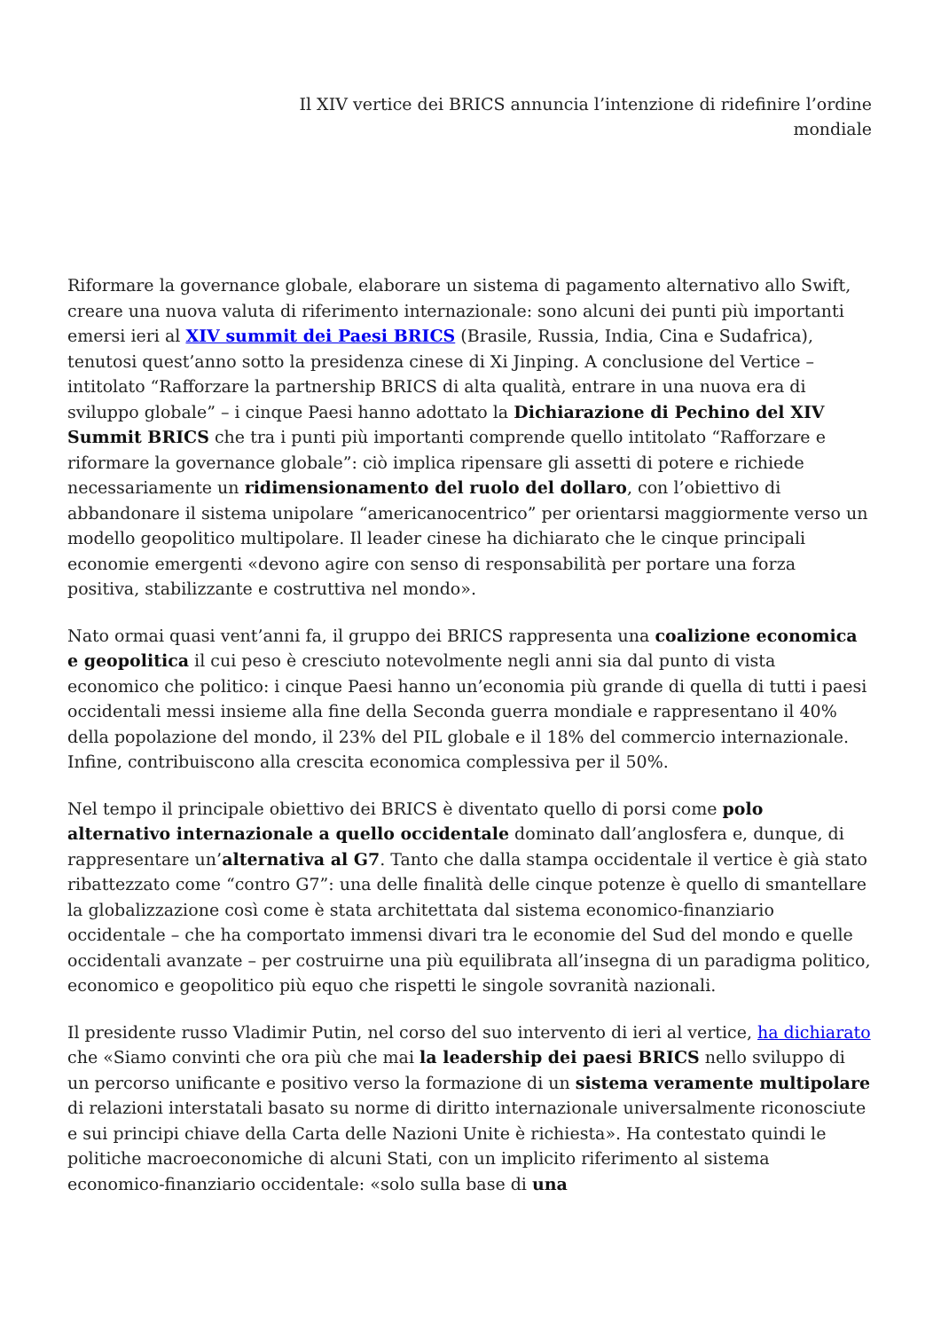Il XIV vertice dei BRICS annuncia l’intenzione di ridefinire l’ordine mondiale
Riformare la governance globale, elaborare un sistema di pagamento alternativo allo Swift, creare una nuova valuta di riferimento internazionale: sono alcuni dei punti più importanti emersi ieri al XIV summit dei Paesi BRICS (Brasile, Russia, India, Cina e Sudafrica), tenutosi quest’anno sotto la presidenza cinese di Xi Jinping. A conclusione del Vertice – intitolato “Rafforzare la partnership BRICS di alta qualità, entrare in una nuova era di sviluppo globale” – i cinque Paesi hanno adottato la Dichiarazione di Pechino del XIV Summit BRICS che tra i punti più importanti comprende quello intitolato “Rafforzare e riformare la governance globale”: ciò implica ripensare gli assetti di potere e richiede necessariamente un ridimensionamento del ruolo del dollaro, con l’obiettivo di abbandonare il sistema unipolare “americanocentrico” per orientarsi maggiormente verso un modello geopolitico multipolare. Il leader cinese ha dichiarato che le cinque principali economie emergenti «devono agire con senso di responsabilità per portare una forza positiva, stabilizzante e costruttiva nel mondo».
Nato ormai quasi vent’anni fa, il gruppo dei BRICS rappresenta una coalizione economica e geopolitica il cui peso è cresciuto notevolmente negli anni sia dal punto di vista economico che politico: i cinque Paesi hanno un’economia più grande di quella di tutti i paesi occidentali messi insieme alla fine della Seconda guerra mondiale e rappresentano il 40% della popolazione del mondo, il 23% del PIL globale e il 18% del commercio internazionale. Infine, contribuiscono alla crescita economica complessiva per il 50%.
Nel tempo il principale obiettivo dei BRICS è diventato quello di porsi come polo alternativo internazionale a quello occidentale dominato dall’anglosfera e, dunque, di rappresentare un’alternativa al G7. Tanto che dalla stampa occidentale il vertice è già stato ribattezzato come “contro G7”: una delle finalità delle cinque potenze è quello di smantellare la globalizzazione così come è stata architettata dal sistema economico-finanziario occidentale – che ha comportato immensi divari tra le economie del Sud del mondo e quelle occidentali avanzate – per costruirne una più equilibrata all’insegna di un paradigma politico, economico e geopolitico più equo che rispetti le singole sovranità nazionali.
Il presidente russo Vladimir Putin, nel corso del suo intervento di ieri al vertice, ha dichiarato che «Siamo convinti che ora più che mai la leadership dei paesi BRICS nello sviluppo di un percorso unificante e positivo verso la formazione di un sistema veramente multipolare di relazioni interstatali basato su norme di diritto internazionale universalmente riconosciute e sui principi chiave della Carta delle Nazioni Unite è richiesta». Ha contestato quindi le politiche macroeconomiche di alcuni Stati, con un implicito riferimento al sistema economico-finanziario occidentale: «solo sulla base di una